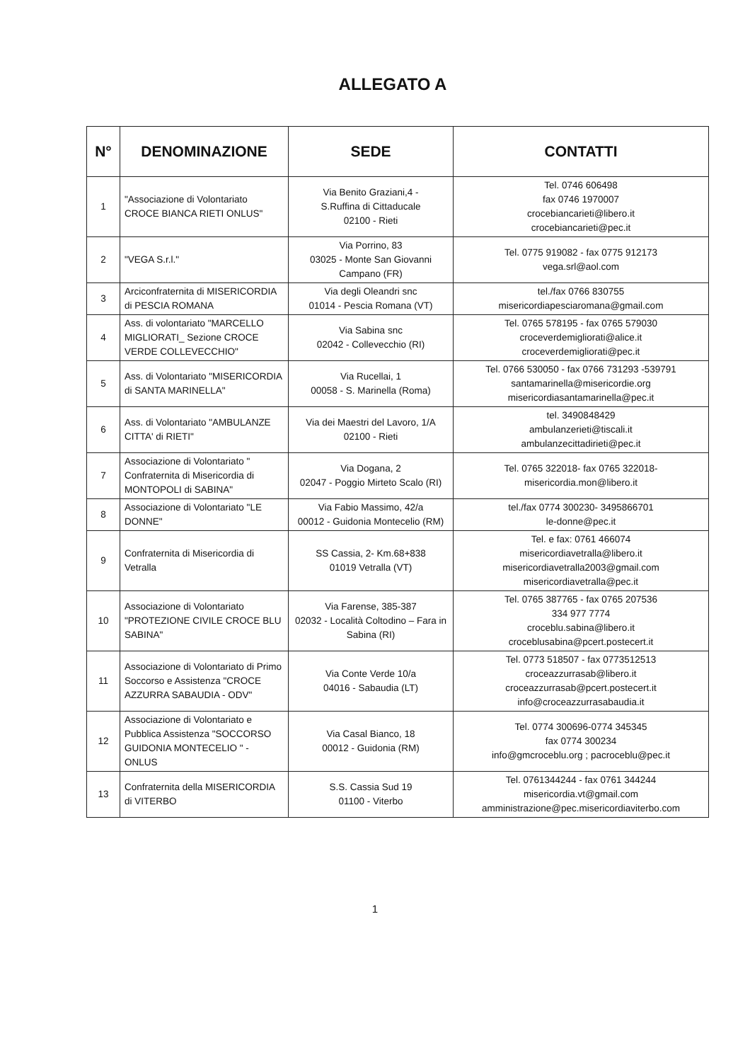ALLEGATO A
| N° | DENOMINAZIONE | SEDE | CONTATTI |
| --- | --- | --- | --- |
| 1 | "Associazione di Volontariato CROCE BIANCA RIETI ONLUS" | Via Benito Graziani,4 - S.Ruffina di Cittaducale 02100 - Rieti | Tel. 0746 606498 fax 0746 1970007 crocebiancarieti@libero.it crocebiancarieti@pec.it |
| 2 | "VEGA S.r.l." | Via Porrino, 83 03025 - Monte San Giovanni Campano (FR) | Tel. 0775 919082 - fax 0775 912173 vega.srl@aol.com |
| 3 | Arciconfraternita di MISERICORDIA di PESCIA ROMANA | Via degli Oleandri snc 01014 - Pescia Romana (VT) | tel./fax 0766 830755 misericordiapesciaromana@gmail.com |
| 4 | Ass. di volontariato "MARCELLO MIGLIORATI_ Sezione CROCE VERDE COLLEVECCHIO" | Via Sabina snc 02042 - Collevecchio (RI) | Tel. 0765 578195 - fax 0765 579030 croceverdemigliorati@alice.it croceverdemigliorati@pec.it |
| 5 | Ass. di Volontariato "MISERICORDIA di SANTA MARINELLA" | Via Rucellai, 1 00058 - S. Marinella (Roma) | Tel. 0766 530050 - fax 0766 731293 -539791 santamarinella@misericordie.org misericordiasantamarinella@pec.it |
| 6 | Ass. di Volontariato "AMBULANZE CITTA' di RIETI" | Via dei Maestri del Lavoro, 1/A 02100 - Rieti | tel. 3490848429 ambulanzerieti@tiscali.it ambulanzecittadirieti@pec.it |
| 7 | Associazione di Volontariato " Confraternita di Misericordia di MONTOPOLI di SABINA" | Via Dogana, 2 02047 - Poggio Mirteto Scalo (RI) | Tel. 0765 322018- fax 0765 322018- misericordia.mon@libero.it |
| 8 | Associazione di Volontariato "LE DONNE" | Via Fabio Massimo, 42/a 00012 - Guidonia Montecelio (RM) | tel./fax 0774 300230- 3495866701 le-donne@pec.it |
| 9 | Confraternita di Misericordia di Vetralla | SS Cassia, 2- Km.68+838 01019 Vetralla (VT) | Tel. e fax: 0761 466074 misericordiavetralla@libero.it misericordiavetralla2003@gmail.com misericordiavetralla@pec.it |
| 10 | Associazione di Volontariato "PROTEZIONE CIVILE CROCE BLU SABINA" | Via Farense, 385-387 02032 - Località Coltodino – Fara in Sabina (RI) | Tel. 0765 387765 - fax 0765 207536 334 977 7774 croceblu.sabina@libero.it croceblusabina@pcert.postecert.it |
| 11 | Associazione di Volontariato di Primo Soccorso e Assistenza "CROCE AZZURRA SABAUDIA - ODV" | Via Conte Verde 10/a 04016 - Sabaudia (LT) | Tel. 0773 518507 - fax 0773512513 croceazzurrasab@libero.it croceazzurrasab@pcert.postecert.it info@croceazzurrasabaudia.it |
| 12 | Associazione di Volontariato e Pubblica Assistenza "SOCCORSO GUIDONIA MONTECELIO " - ONLUS | Via Casal Bianco, 18 00012 - Guidonia (RM) | Tel. 0774 300696-0774 345345 fax 0774 300234 info@gmcroceblu.org ; pacroceblu@pec.it |
| 13 | Confraternita della MISERICORDIA di VITERBO | S.S. Cassia Sud 19 01100 - Viterbo | Tel. 0761344244 - fax 0761 344244 misericordia.vt@gmail.com amministrazione@pec.misericordiaviterbo.com |
1